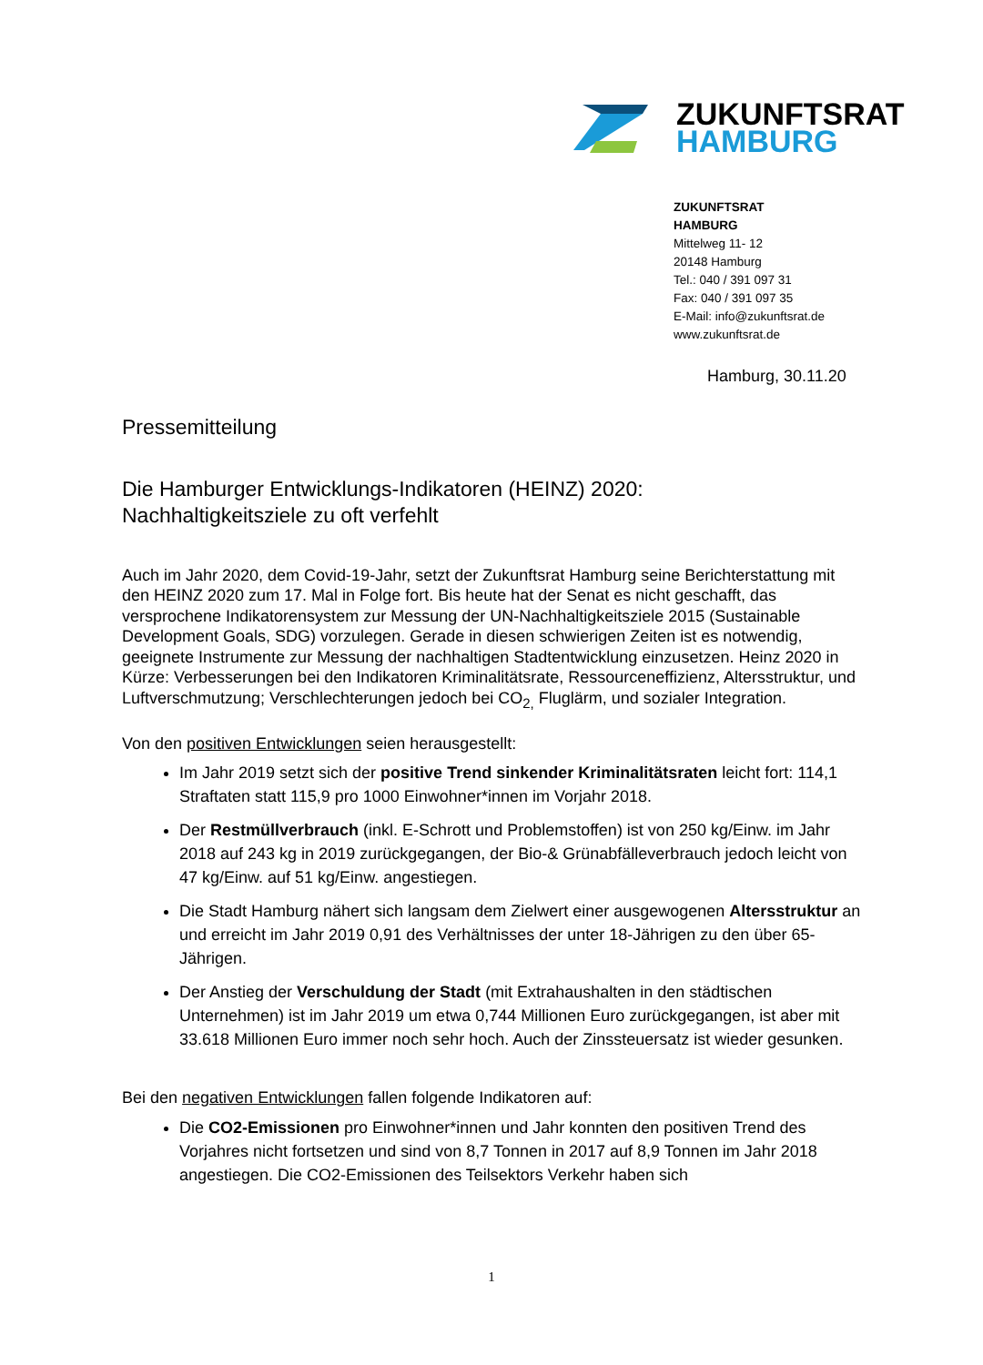ZUKUNFTSRAT
HAMBURG
ZUKUNFTSRAT
HAMBURG
Mittelweg 11- 12
20148 Hamburg
Tel.: 040 / 391 097 31
Fax: 040 / 391 097 35
E-Mail: info@zukunftsrat.de
www.zukunftsrat.de
Hamburg, 30.11.20
Pressemitteilung
Die Hamburger Entwicklungs-Indikatoren (HEINZ) 2020:
Nachhaltigkeitsziele zu oft verfehlt
Auch im Jahr 2020, dem Covid-19-Jahr, setzt der Zukunftsrat Hamburg seine Berichterstattung mit den HEINZ 2020 zum 17. Mal in Folge fort. Bis heute hat der Senat es nicht geschafft, das versprochene Indikatorensystem zur Messung der UN-Nachhaltigkeitsziele 2015 (Sustainable Development Goals, SDG) vorzulegen. Gerade in diesen schwierigen Zeiten ist es notwendig, geeignete Instrumente zur Messung der nachhaltigen Stadtentwicklung einzusetzen. Heinz 2020 in Kürze: Verbesserungen bei den Indikatoren Kriminalitätsrate, Ressourceneffizienz, Altersstruktur, und Luftverschmutzung; Verschlechterungen jedoch bei CO<sub>2,</sub> Fluglärm, und sozialer Integration.
Von den positiven Entwicklungen seien herausgestellt:
Im Jahr 2019 setzt sich der positive Trend sinkender Kriminalitätsraten leicht fort: 114,1 Straftaten statt 115,9 pro 1000 Einwohner*innen im Vorjahr 2018.
Der Restmüllverbrauch (inkl. E-Schrott und Problemstoffen) ist von 250 kg/Einw. im Jahr 2018 auf 243 kg in 2019 zurückgegangen, der Bio-& Grünabfälleverbrauch jedoch leicht von 47 kg/Einw. auf 51 kg/Einw. angestiegen.
Die Stadt Hamburg nähert sich langsam dem Zielwert einer ausgewogenen Altersstruktur an und erreicht im Jahr 2019 0,91 des Verhältnisses der unter 18-Jährigen zu den über 65-Jährigen.
Der Anstieg der Verschuldung der Stadt (mit Extrahaushalten in den städtischen Unternehmen) ist im Jahr 2019 um etwa 0,744 Millionen Euro zurückgegangen, ist aber mit 33.618 Millionen Euro immer noch sehr hoch. Auch der Zinssteuersatz ist wieder gesunken.
Bei den negativen Entwicklungen fallen folgende Indikatoren auf:
Die CO2-Emissionen pro Einwohner*innen und Jahr konnten den positiven Trend des Vorjahres nicht fortsetzen und sind von 8,7 Tonnen in 2017 auf 8,9 Tonnen im Jahr 2018 angestiegen. Die CO2-Emissionen des Teilsektors Verkehr haben sich
1